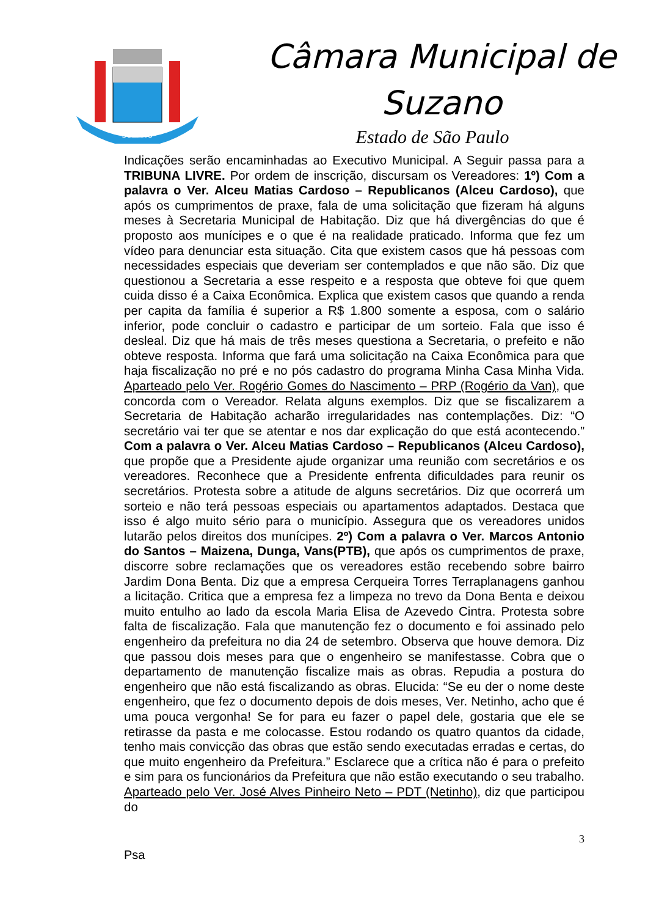SUZANO
Câmara Municipal de
Suzano
Estado de São Paulo
Indicações serão encaminhadas ao Executivo Municipal. A Seguir passa para a TRIBUNA LIVRE. Por ordem de inscrição, discursam os Vereadores: 1º) Com a palavra o Ver. Alceu Matias Cardoso – Republicanos (Alceu Cardoso), que após os cumprimentos de praxe, fala de uma solicitação que fizeram há alguns meses à Secretaria Municipal de Habitação. Diz que há divergências do que é proposto aos munícipes e o que é na realidade praticado. Informa que fez um vídeo para denunciar esta situação. Cita que existem casos que há pessoas com necessidades especiais que deveriam ser contemplados e que não são. Diz que questionou a Secretaria a esse respeito e a resposta que obteve foi que quem cuida disso é a Caixa Econômica. Explica que existem casos que quando a renda per capita da família é superior a R$ 1.800 somente a esposa, com o salário inferior, pode concluir o cadastro e participar de um sorteio. Fala que isso é desleal. Diz que há mais de três meses questiona a Secretaria, o prefeito e não obteve resposta. Informa que fará uma solicitação na Caixa Econômica para que haja fiscalização no pré e no pós cadastro do programa Minha Casa Minha Vida. Aparteado pelo Ver. Rogério Gomes do Nascimento – PRP (Rogério da Van), que concorda com o Vereador. Relata alguns exemplos. Diz que se fiscalizarem a Secretaria de Habitação acharão irregularidades nas contemplações. Diz: “O secretário vai ter que se atentar e nos dar explicação do que está acontecendo.” Com a palavra o Ver. Alceu Matias Cardoso – Republicanos (Alceu Cardoso), que propõe que a Presidente ajude organizar uma reunião com secretários e os vereadores. Reconhece que a Presidente enfrenta dificuldades para reunir os secretários. Protesta sobre a atitude de alguns secretários. Diz que ocorrerá um sorteio e não terá pessoas especiais ou apartamentos adaptados. Destaca que isso é algo muito sério para o município. Assegura que os vereadores unidos lutarão pelos direitos dos munícipes. 2º) Com a palavra o Ver. Marcos Antonio do Santos – Maizena, Dunga, Vans(PTB), que após os cumprimentos de praxe, discorre sobre reclamações que os vereadores estão recebendo sobre bairro Jardim Dona Benta. Diz que a empresa Cerqueira Torres Terraplanagens ganhou a licitação. Critica que a empresa fez a limpeza no trevo da Dona Benta e deixou muito entulho ao lado da escola Maria Elisa de Azevedo Cintra. Protesta sobre falta de fiscalização. Fala que manutenção fez o documento e foi assinado pelo engenheiro da prefeitura no dia 24 de setembro. Observa que houve demora. Diz que passou dois meses para que o engenheiro se manifestasse. Cobra que o departamento de manutenção fiscalize mais as obras. Repudia a postura do engenheiro que não está fiscalizando as obras. Elucida: “Se eu der o nome deste engenheiro, que fez o documento depois de dois meses, Ver. Netinho, acho que é uma pouca vergonha! Se for para eu fazer o papel dele, gostaria que ele se retirasse da pasta e me colocasse. Estou rodando os quatro quantos da cidade, tenho mais convicção das obras que estão sendo executadas erradas e certas, do que muito engenheiro da Prefeitura.” Esclarece que a crítica não é para o prefeito e sim para os funcionários da Prefeitura que não estão executando o seu trabalho. Aparteado pelo Ver. José Alves Pinheiro Neto – PDT (Netinho), diz que participou do
3
Psa